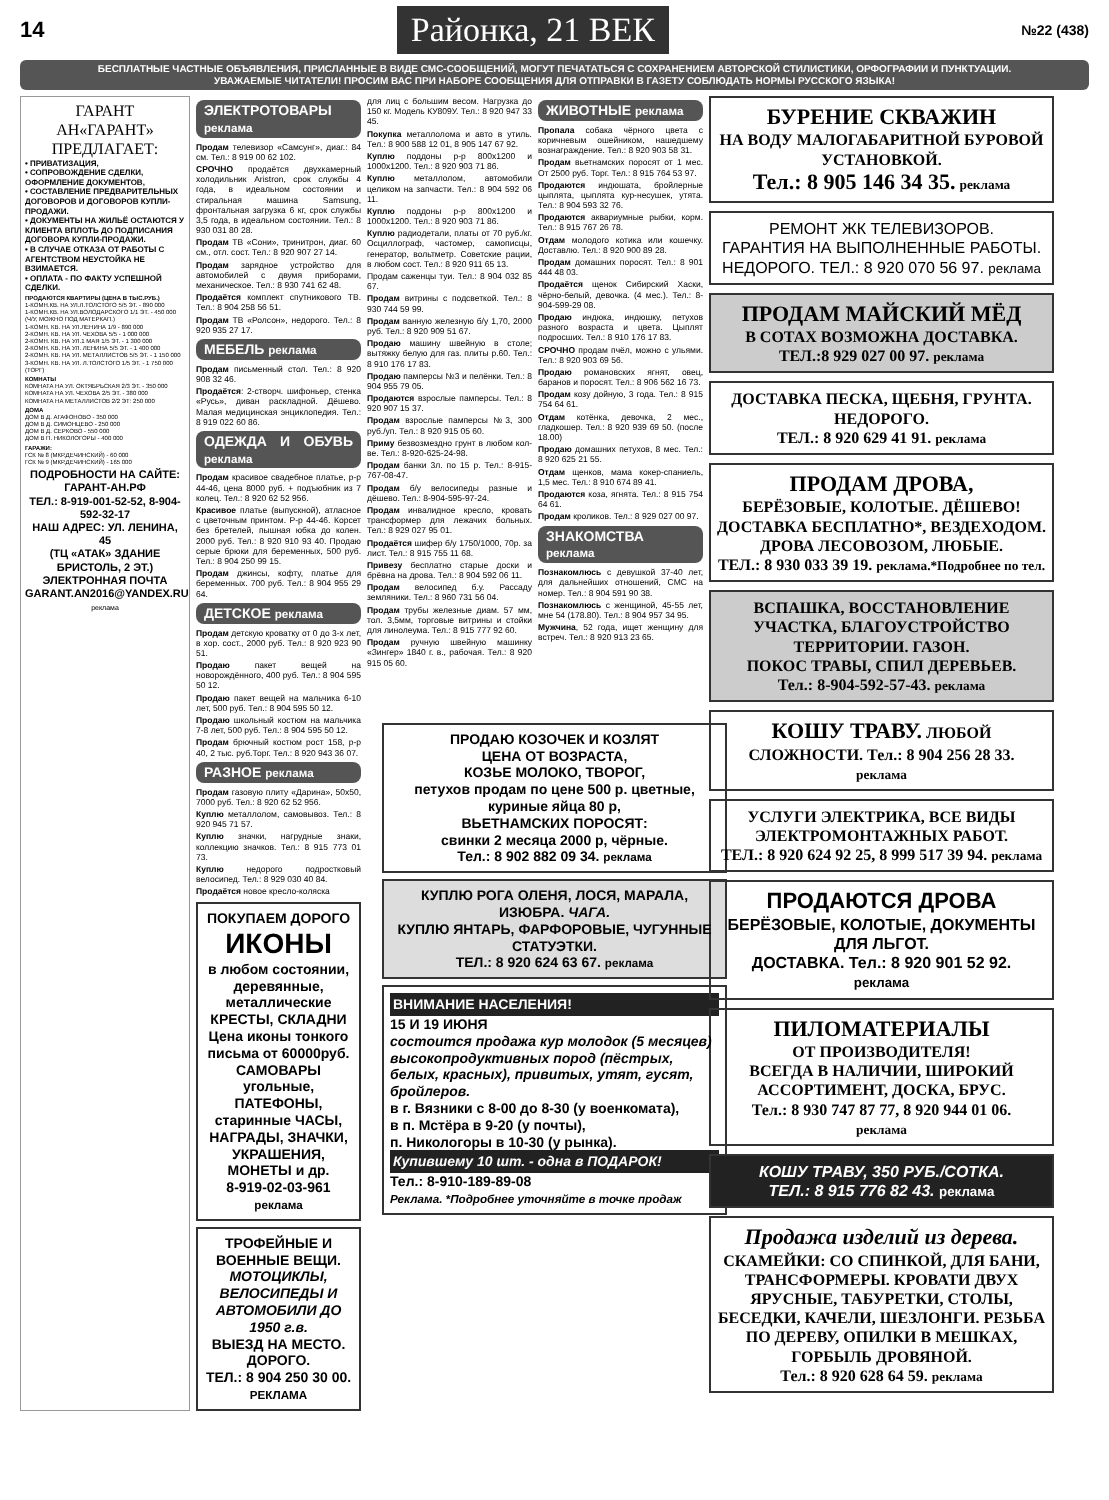14 Районка, 21 ВЕК №22 (438)
БЕСПЛАТНЫЕ ЧАСТНЫЕ ОБЪЯВЛЕНИЯ, ПРИСЛАННЫЕ В ВИДЕ СМС-СООБЩЕНИЙ, МОГУТ ПЕЧАТАТЬСЯ С СОХРАНЕНИЕМ АВТОРСКОЙ СТИЛИСТИКИ, ОРФОГРАФИИ И ПУНКТУАЦИИ.
УВАЖАЕМЫЕ ЧИТАТЕЛИ! ПРОСИМ ВАС ПРИ НАБОРЕ СООБЩЕНИЯ ДЛЯ ОТПРАВКИ В ГАЗЕТУ СОБЛЮДАТЬ НОРМЫ РУССКОГО ЯЗЫКА!
ГАРАНТ
АН«ГАРАНТ» ПРЕДЛАГАЕТ:
• ПРИВАТИЗАЦИЯ,
• СОПРОВОЖДЕНИЕ СДЕЛКИ, ОФОРМЛЕНИЕ ДОКУМЕНТОВ,
• СОСТАВЛЕНИЕ ПРЕДВАРИТЕЛЬНЫХ ДОГОВОРОВ И ДОГОВОРОВ КУПЛИ-ПРОДАЖИ.
• ДОКУМЕНТЫ НА ЖИЛЬЁ ОСТАЮТСЯ У КЛИЕНТА ВПЛОТЬ ДО ПОДПИСАНИЯ ДОГОВОРА КУПЛИ-ПРОДАЖИ.
• В СЛУЧАЕ ОТКАЗА ОТ РАБОТЫ С АГЕНТСТВОМ НЕУСТОЙКА НЕ ВЗИМАЕТСЯ.
• ОПЛАТА - ПО ФАКТУ УСПЕШНОЙ СДЕЛКИ.
ПРОДАЮТСЯ КВАРТИРЫ (ЦЕНА В ТЫС.РУБ.)
1-КОМН.КВ. НА УЛ.Л.ТОЛСТОГО 5/5 ЭТ. - 890 000
1-КОМН.КВ. НА УЛ.ВОЛОДАРСКОГО 1/1 ЭТ. - 450 000 (Ч/У, МОЖНО ПОД МАТЕРКАП.)
1-КОМН. КВ. НА УЛ.ЛЕНИНА 1/9 - 890 000
2-КОМН. КВ. НА УЛ. ЧЕХОВА 5/5 - 1 000 000
2-КОМН. КВ. НА УЛ.1 МАЯ 1/5 ЭТ. - 1 300 000
2-КОМН. КВ. НА УЛ. ЛЕНИНА 5/5 ЭТ. - 1 400 000
2-КОМН. КВ. НА УЛ. МЕТАЛЛИСТОВ 5/5 ЭТ. - 1 150 000
3-КОМН. КВ. НА УЛ. Л.ТОЛСТОГО 1/5 ЭТ. - 1 750 000 (ТОРГ)
КОМНАТЫ
КОМНАТА НА УЛ. ОКТЯБРЬСКАЯ 2/3 ЭТ. - 350 000
КОМНАТА НА УЛ. ЧЕХОВА 2/5 ЭТ. - 380 000
КОМНАТА НА МЕТАЛЛИСТОВ 2/2 ЭТ: 250 000
ДОМА
ДОМ В Д. АГАФОНОВО - 350 000
ДОМ В Д. СИМОНЦЕВО - 250 000
ДОМ В Д. СЕРКОВО - 550 000
ДОМ В П. НИКОЛОГОРЫ - 400 000
ГАРАЖИ:
ГСК № 8 (МКР.ДЕЧИНСКИЙ) - 60 000
ГСК № 9 (МКР.ДЕЧИНСКИЙ) - 165 000
ПОДРОБНОСТИ НА САЙТЕ:
ГАРАНТ-АН.РФ
ТЕЛ.: 8-919-001-52-52, 8-904-592-32-17
НАШ АДРЕС: УЛ. ЛЕНИНА, 45
(ТЦ «АТАК» ЗДАНИЕ БРИСТОЛЬ, 2 ЭТ.)
ЭЛЕКТРОННАЯ ПОЧТА GARANT.AN2016@YANDEX.RU
реклама
ЭЛЕКТРОТОВАРЫ реклама
Продам телевизор «Самсунг», диаг.: 84 см. Тел.: 8 919 00 62 102.
СРОЧНО продаётся двухкамерный холодильник Aristron, срок службы 4 года, в идеальном состоянии и стиральная машина Samsung, фронтальная загрузка 6 кг, срок службы 3,5 года, в идеальном состоянии. Тел.: 8 930 031 80 28.
Продам ТВ «Сони», тринитрон, диаг. 60 см., отл. сост. Тел.: 8 920 907 27 14.
Продам зарядное устройство для автомобилей с двумя приборами, механическое. Тел.: 8 930 741 62 48.
Продаётся комплект спутникового ТВ. Тел.: 8 904 258 56 51.
Продам ТВ «Ролсон», недорого. Тел.: 8 920 935 27 17.
МЕБЕЛЬ реклама
Продам письменный стол. Тел.: 8 920 908 32 46.
Продаётся: 2-створч. шифоньер, стенка «Русь», диван раскладной. Дёшево. Малая медицинская энциклопедия. Тел.: 8 919 022 60 86.
ОДЕЖДА И ОБУВЬ реклама
Продам красивое свадебное платье, р-р 44-46, цена 8000 руб. + подъюбник из 7 колец. Тел.: 8 920 62 52 956.
Красивое платье (выпускной), атласное с цветочным принтом. Р-р 44-46. Корсет без бретелей, пышная юбка до колен. 2000 руб. Тел.: 8 920 910 93 40. Продаю серые брюки для беременных, 500 руб. Тел.: 8 904 250 99 15.
Продам джинсы, кофту, платье для беременных. 700 руб. Тел.: 8 904 955 29 64.
ДЕТСКОЕ реклама
Продам детскую кроватку от 0 до 3-х лет, в хор. сост., 2000 руб. Тел.: 8 920 923 90 51.
Продаю пакет вещей на новорождённого, 400 руб. Тел.: 8 904 595 50 12.
Продаю пакет вещей на мальчика 6-10 лет, 500 руб. Тел.: 8 904 595 50 12.
Продаю школьный костюм на мальчика 7-8 лет, 500 руб. Тел.: 8 904 595 50 12.
Продам брючный костюм рост 158, р-р 40, 2 тыс. руб.Торг. Тел.: 8 920 943 36 07.
РАЗНОЕ реклама
Продам газовую плиту «Дарина», 50х50, 7000 руб. Тел.: 8 920 62 52 956.
Куплю металлолом, самовывоз. Тел.: 8 920 945 71 57.
Куплю значки, нагрудные знаки, коллекцию значков. Тел.: 8 915 773 01 73.
Куплю недорого подростковый велосипед. Тел.: 8 929 030 40 84.
Продаётся новое кресло-коляска
ПОКУПАЕМ ДОРОГО
ИКОНЫ
в любом состоянии, деревянные, металлические
КРЕСТЫ, СКЛАДНИ
Цена иконы тонкого письма от 60000руб.
САМОВАРЫ угольные, ПАТЕФОНЫ, старинные ЧАСЫ, НАГРАДЫ, ЗНАЧКИ, УКРАШЕНИЯ, МОНЕТЫ и др.
8-919-02-03-961
реклама
ТРОФЕЙНЫЕ И ВОЕННЫЕ ВЕЩИ.
МОТОЦИКЛЫ, ВЕЛОСИПЕДЫ И АВТОМОБИЛИ ДО 1950 г.в.
ВЫЕЗД НА МЕСТО. ДОРОГО.
ТЕЛ.: 8 904 250 30 00.
РЕКЛАМА
для лиц с большим весом. Нагрузка до 150 кг. Модель КУ809У. Тел.: 8 920 947 33 45.
Покупка металлолома и авто в утиль. Тел.: 8 900 588 12 01, 8 905 147 67 92.
Куплю поддоны р-р 800х1200 и 1000х1200. Тел.: 8 920 903 71 86.
Куплю металлолом, автомобили целиком на запчасти. Тел.: 8 904 592 06 11.
Куплю поддоны р-р 800х1200 и 1000х1200. Тел.: 8 920 903 71 86.
Куплю радиодетали, платы от 70 руб./кг. Осциллограф, частомер, самописцы, генератор, вольтметр. Советские рации, в любом сост. Тел.: 8 920 911 65 13.
Продам саженцы туи. Тел.: 8 904 032 85 67.
Продам витрины с подсветкой. Тел.: 8 930 744 59 99.
Продам ванную железную б/у 1,70, 2000 руб. Тел.: 8 920 909 51 67.
Продаю машину швейную в столе; вытяжку белую для газ. плиты р.60. Тел.: 8 910 176 17 83.
Продаю памперсы №3 и пелёнки. Тел.: 8 904 955 79 05.
Продаются взрослые памперсы. Тел.: 8 920 907 15 37.
Продам взрослые памперсы №3, 300 руб./уп. Тел.: 8 920 915 05 60.
Приму безвозмездно грунт в любом кол-ве. Тел.: 8-920-625-24-98.
Продам банки 3л. по 15 р. Тел.: 8-915-767-08-47.
Продам б/у велосипеды разные и дёшево. Тел.: 8-904-595-97-24.
Продам инвалидное кресло, кровать трансформер для лежачих больных. Тел.: 8 929 027 95 01.
Продаётся шифер б/у 1750/1000, 70р. за лист. Тел.: 8 915 755 11 68.
Привезу бесплатно старые доски и брёвна на дрова. Тел.: 8 904 592 06 11.
Продам велосипед б.у. Рассаду земляники. Тел.: 8 960 731 56 04.
Продам трубы железные диам. 57 мм, тол. 3,5мм, торговые витрины и стойки для линолеума. Тел.: 8 915 777 92 60.
Продам ручную швейную машинку «Зингер» 1840 г. в., рабочая. Тел.: 8 920 915 05 60.
ЖИВОТНЫЕ реклама
Пропала собака чёрного цвета с коричневым ошейником, нашедшему вознаграждение. Тел.: 8 920 903 58 31.
Продам вьетнамских поросят от 1 мес. От 2500 руб. Торг. Тел.: 8 915 764 53 97.
Продаются индюшата, бройлерные цыплята, цыплята кур-несушек, утята. Тел.: 8 904 593 32 76.
Продаются аквариумные рыбки, корм. Тел.: 8 915 767 26 78.
Отдам молодого котика или кошечку. Доставлю. Тел.: 8 920 900 89 28.
Продам домашних поросят. Тел.: 8 901 444 48 03.
Продаётся щенок Сибирский Хаски, чёрно-белый, девочка. (4 мес.). Тел.: 8-904-599-29 08.
Продаю индюка, индюшку, петухов разного возраста и цвета. Цыплят подросших. Тел.: 8 910 176 17 83.
СРОЧНО продам пчёл, можно с ульями. Тел.: 8 920 903 69 56.
Продаю романовских ягнят, овец, баранов и поросят. Тел.: 8 906 562 16 73.
Продам козу дойную, 3 года. Тел.: 8 915 754 64 61.
Отдам котёнка, девочка, 2 мес., гладкошер. Тел.: 8 920 939 69 50. (после 18.00)
Продаю домашних петухов, 8 мес. Тел.: 8 920 625 21 55.
Отдам щенков, мама кокер-спаниель, 1,5 мес. Тел.: 8 910 674 89 41.
Продаются коза, ягнята. Тел.: 8 915 754 64 61.
Продам кроликов. Тел.: 8 929 027 00 97.
ЗНАКОМСТВА реклама
Познакомлюсь с девушкой 37-40 лет, для дальнейших отношений, СМС на номер. Тел.: 8 904 591 90 38.
Познакомлюсь с женщиной, 45-55 лет, мне 54 (178.80). Тел.: 8 904 957 34 95.
Мужчина, 52 года, ищет женщину для встреч. Тел.: 8 920 913 23 65.
БУРЕНИЕ СКВАЖИН
НА ВОДУ МАЛОГАБАРИТНОЙ БУРОВОЙ УСТАНОВКОЙ.
Тел.: 8 905 146 34 35. реклама
РЕМОНТ ЖК ТЕЛЕВИЗОРОВ.
ГАРАНТИЯ НА ВЫПОЛНЕННЫЕ РАБОТЫ.
НЕДОРОГО. ТЕЛ.: 8 920 070 56 97. реклама
ПРОДАМ МАЙСКИЙ МЁД
В СОТАХ ВОЗМОЖНА ДОСТАВКА.
ТЕЛ.:8 929 027 00 97. реклама
ДОСТАВКА ПЕСКА, ЩЕБНЯ, ГРУНТА. НЕДОРОГО.
ТЕЛ.: 8 920 629 41 91. реклама
ПРОДАМ ДРОВА,
БЕРЁЗОВЫЕ, КОЛОТЫЕ. ДЁШЕВО!
ДОСТАВКА БЕСПЛАТНО*, ВЕЗДЕХОДОМ.
ДРОВА ЛЕСОВОЗОМ, ЛЮБЫЕ.
ТЕЛ.: 8 930 033 39 19. реклама.*Подробнее по тел.
ВСПАШКА, ВОССТАНОВЛЕНИЕ УЧАСТКА, БЛАГОУСТРОЙСТВО ТЕРРИТОРИИ. ГАЗОН.
ПОКОС ТРАВЫ, СПИЛ ДЕРЕВЬЕВ.
Тел.: 8-904-592-57-43. реклама
КОШУ ТРАВУ. ЛЮБОЙ СЛОЖНОСТИ. Тел.: 8 904 256 28 33.
реклама
УСЛУГИ ЭЛЕКТРИКА, ВСЕ ВИДЫ ЭЛЕКТРОМОНТАЖНЫХ РАБОТ.
ТЕЛ.: 8 920 624 92 25, 8 999 517 39 94. реклама
ПРОДАЮТСЯ ДРОВА
БЕРЁЗОВЫЕ, КОЛОТЫЕ, ДОКУМЕНТЫ ДЛЯ ЛЬГОТ.
ДОСТАВКА. Тел.: 8 920 901 52 92.
реклама
ПИЛОМАТЕРИАЛЫ
ОТ ПРОИЗВОДИТЕЛЯ!
ВСЕГДА В НАЛИЧИИ, ШИРОКИЙ АССОРТИМЕНТ, ДОСКА, БРУС.
Тел.: 8 930 747 87 77, 8 920 944 01 06.
реклама
КОШУ ТРАВУ, 350 РУБ./СОТКА.
ТЕЛ.: 8 915 776 82 43. реклама
Продажа изделий из дерева.
СКАМЕЙКИ: СО СПИНКОЙ, ДЛЯ БАНИ, ТРАНСФОРМЕРЫ. КРОВАТИ ДВУХ ЯРУСНЫЕ, ТАБУРЕТКИ, СТОЛЫ, БЕСЕДКИ, КАЧЕЛИ, ШЕЗЛОНГИ. РЕЗЬБА ПО ДЕРЕВУ, ОПИЛКИ В МЕШКАХ, ГОРБЫЛЬ ДРОВЯНОЙ.
Тел.: 8 920 628 64 59. реклама
ПРОДАЮ КОЗОЧЕК И КОЗЛЯТ
ЦЕНА ОТ ВОЗРАСТА,
КОЗЬЕ МОЛОКО, ТВОРОГ,
петухов продам по цене 500 р. цветные,
куриные яйца 80 р,
ВЬЕТНАМСКИХ ПОРОСЯТ:
свинки 2 месяца 2000 р, чёрные.
Тел.: 8 902 882 09 34. реклама
КУПЛЮ РОГА ОЛЕНЯ, ЛОСЯ, МАРАЛА, ИЗЮБРА. ЧАГА.
КУПЛЮ ЯНТАРЬ, ФАРФОРОВЫЕ, ЧУГУННЫЕ СТАТУЭТКИ.
ТЕЛ.: 8 920 624 63 67. реклама
ВНИМАНИЕ НАСЕЛЕНИЯ!
15 И 19 ИЮНЯ
состоится продажа кур молодок (5 месяцев) высокопродуктивных пород (пёстрых, белых, красных), привитых, утят, гусят, бройлеров.
в г. Вязники с 8-00 до 8-30 (у военкомата),
в п. Мстёра в 9-20 (у почты),
п. Никологоры в 10-30 (у рынка).
Купившему 10 шт. - одна в ПОДАРОК!
Тел.: 8-910-189-89-08
Реклама. *Подробнее уточняйте в точке продаж